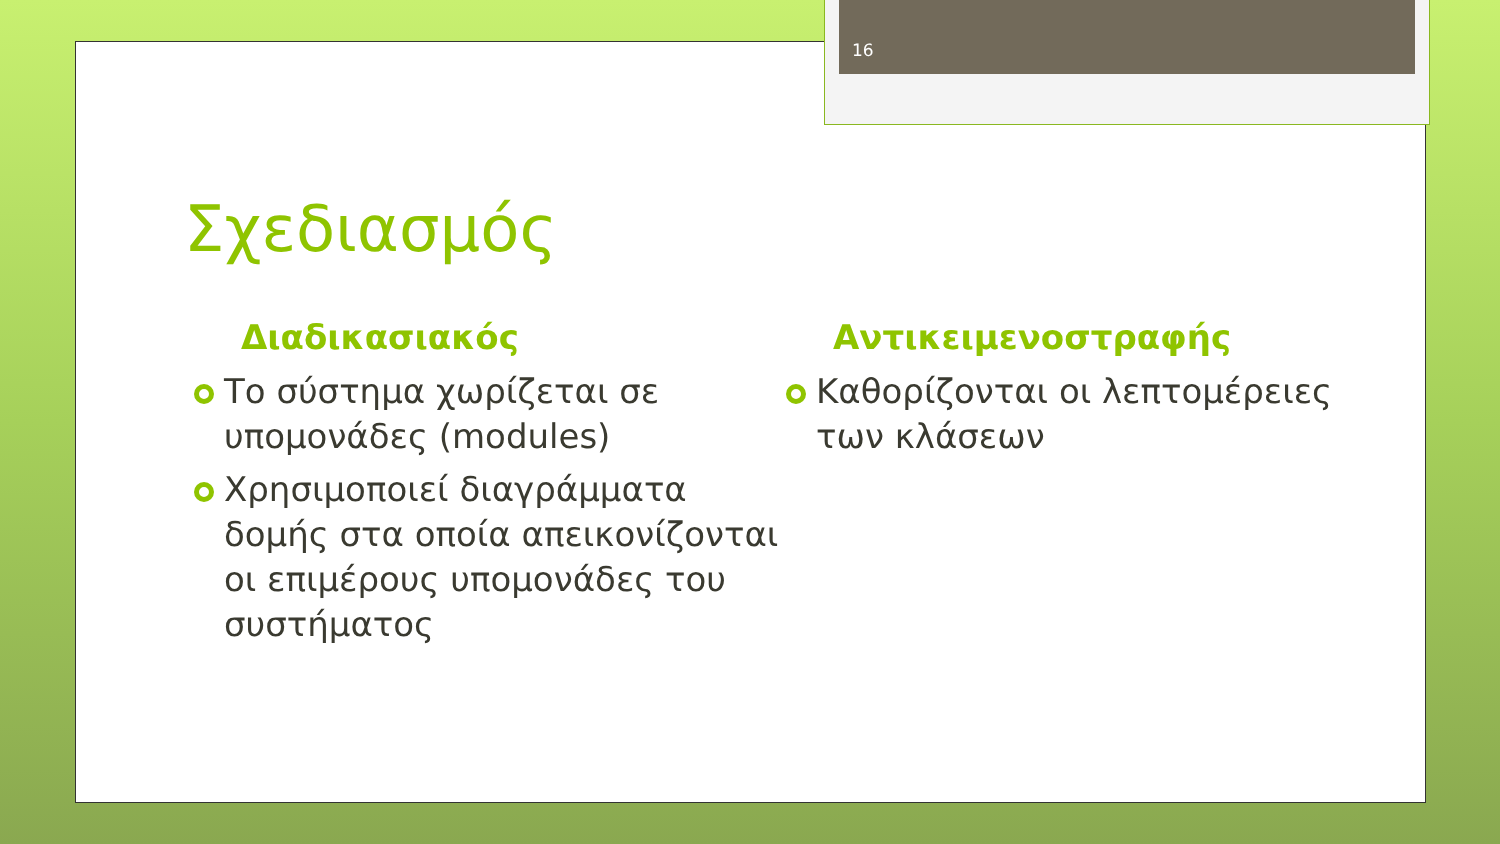16
Σχεδιασμός
Διαδικασιακός
Το σύστημα χωρίζεται σε υπομονάδες (modules)
Χρησιμοποιεί διαγράμματα δομής στα οποία απεικονίζονται οι επιμέρους υπομονάδες του συστήματος
Αντικειμενοστραφής
Καθορίζονται οι λεπτομέρειες των κλάσεων